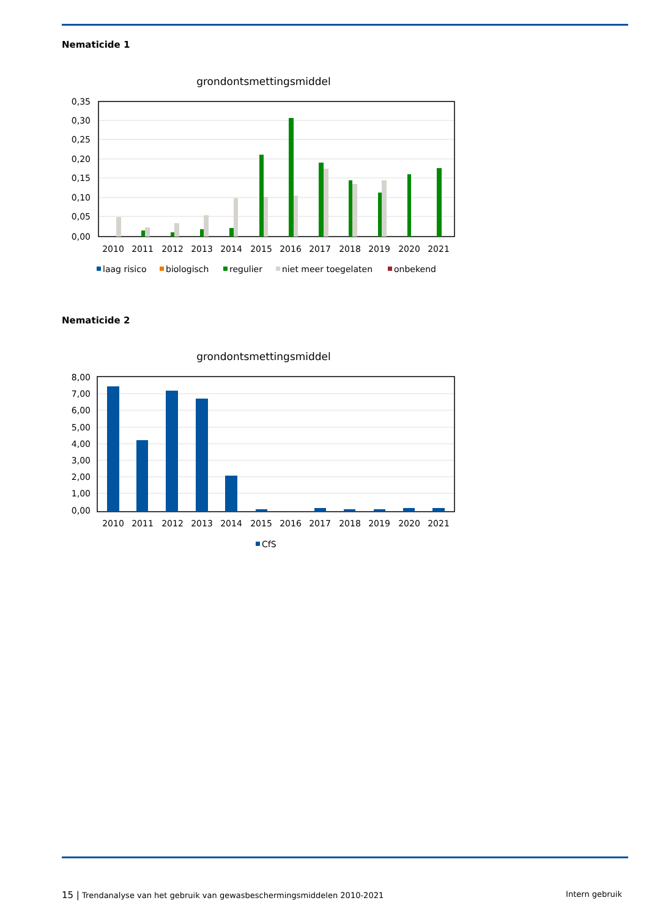Nematicide 1
grondontsmettingsmiddel
0,35
0,30
0,25
0,20
0,15
0,10
0,05
0,00
2010
2011
2012
2013
2014
2015
2016
2017
2018
2019
2020
2021
laag risico
biologisch
regulier
niet meer toegelaten
onbekend
Nematicide 2
grondontsmettingsmiddel
8,00
7,00
6,00
5,00
4,00
3,00
2,00
1,00
0,00
2010
2011
2012
2013
2014
2015
2016
2017
2018
2019
2020
2021
CfS
15 | Trendanalyse van het gebruik van gewasbeschermingsmiddelen 2010-2021 Intern gebruik